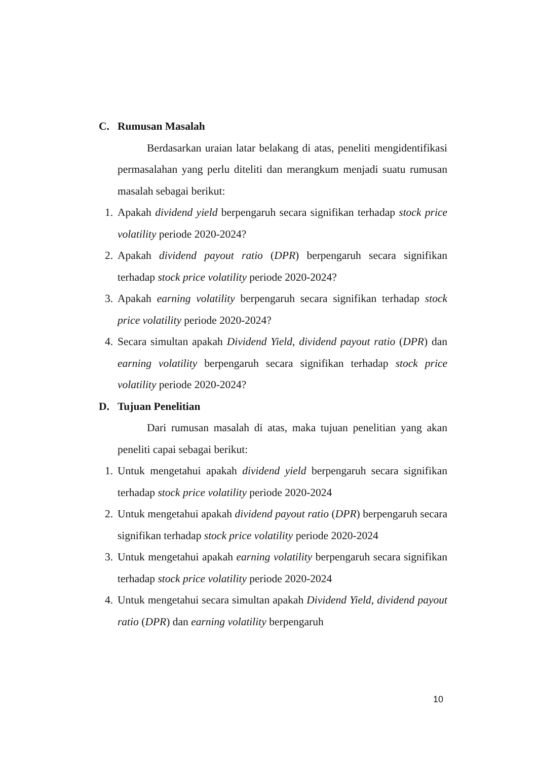C. Rumusan Masalah
Berdasarkan uraian latar belakang di atas, peneliti mengidentifikasi permasalahan yang perlu diteliti dan merangkum menjadi suatu rumusan masalah sebagai berikut:
1. Apakah dividend yield berpengaruh secara signifikan terhadap stock price volatility periode 2020-2024?
2. Apakah dividend payout ratio (DPR) berpengaruh secara signifikan terhadap stock price volatility periode 2020-2024?
3. Apakah earning volatility berpengaruh secara signifikan terhadap stock price volatility periode 2020-2024?
4. Secara simultan apakah Dividend Yield, dividend payout ratio (DPR) dan earning volatility berpengaruh secara signifikan terhadap stock price volatility periode 2020-2024?
D. Tujuan Penelitian
Dari rumusan masalah di atas, maka tujuan penelitian yang akan peneliti capai sebagai berikut:
1. Untuk mengetahui apakah dividend yield berpengaruh secara signifikan terhadap stock price volatility periode 2020-2024
2. Untuk mengetahui apakah dividend payout ratio (DPR) berpengaruh secara signifikan terhadap stock price volatility periode 2020-2024
3. Untuk mengetahui apakah earning volatility berpengaruh secara signifikan terhadap stock price volatility periode 2020-2024
4. Untuk mengetahui secara simultan apakah Dividend Yield, dividend payout ratio (DPR) dan earning volatility berpengaruh
10